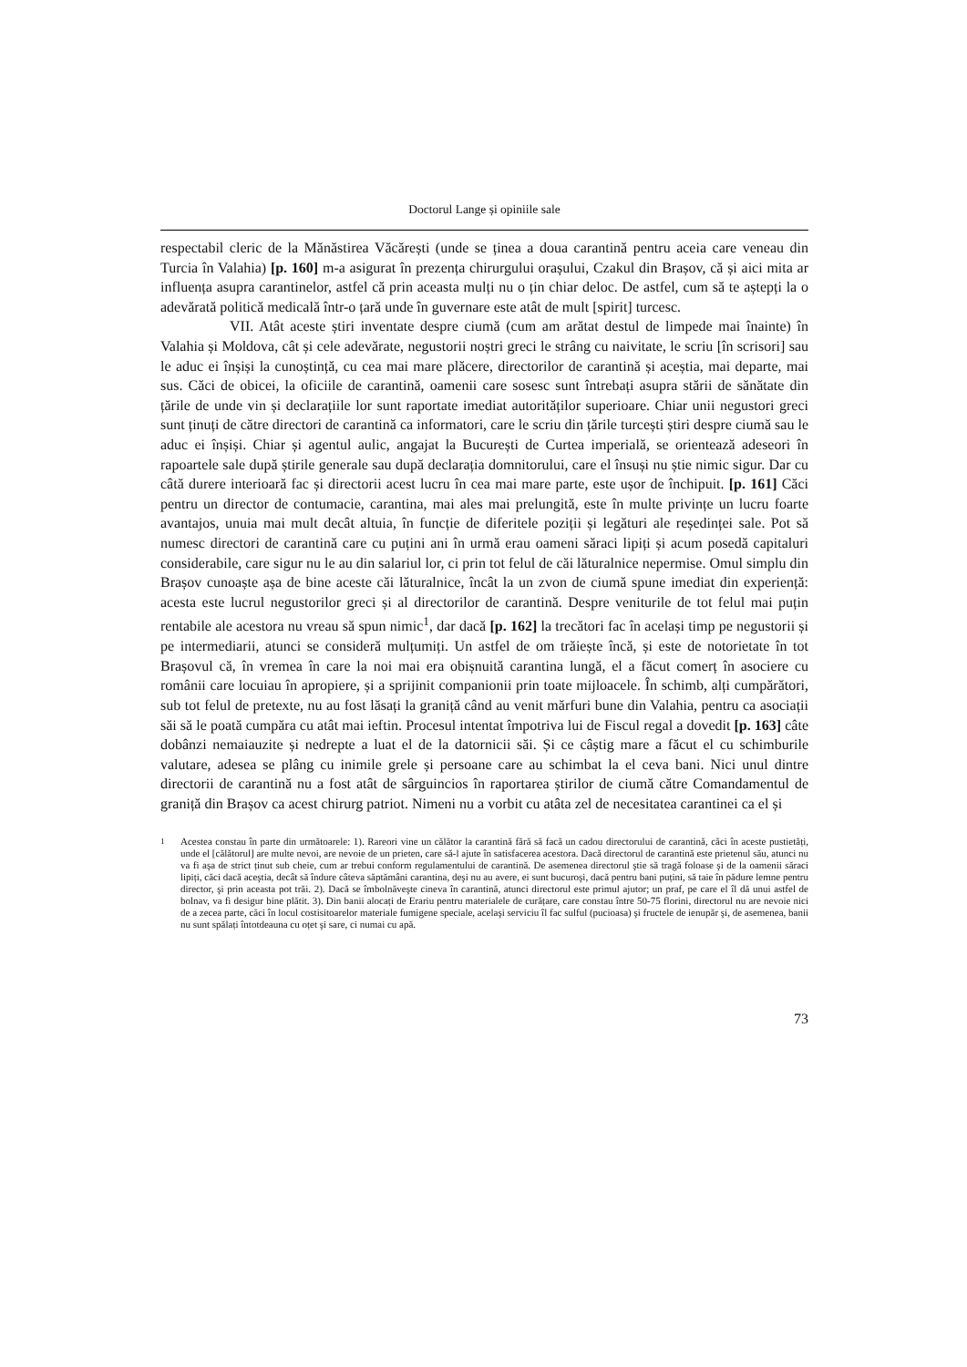Doctorul Lange și opiniile sale
respectabil cleric de la Mănăstirea Văcărești (unde se ținea a doua carantină pentru aceia care veneau din Turcia în Valahia) [p. 160] m-a asigurat în prezența chirurgului orașului, Czakul din Brașov, că și aici mita ar influența asupra carantinelor, astfel că prin aceasta mulți nu o țin chiar deloc. De astfel, cum să te aștepți la o adevărată politică medicală într-o țară unde în guvernare este atât de mult [spirit] turcesc.
VII. Atât aceste știri inventate despre ciumă (cum am arătat destul de limpede mai înainte) în Valahia și Moldova, cât și cele adevărate, negustorii noștri greci le strâng cu naivitate, le scriu [în scrisori] sau le aduc ei înșiși la cunoștință, cu cea mai mare plăcere, directorilor de carantină și aceștia, mai departe, mai sus. Căci de obicei, la oficiile de carantină, oamenii care sosesc sunt întrebați asupra stării de sănătate din țările de unde vin și declarațiile lor sunt raportate imediat autorităților superioare. Chiar unii negustori greci sunt ținuți de către directori de carantină ca informatori, care le scriu din țările turcești știri despre ciumă sau le aduc ei înșiși. Chiar și agentul aulic, angajat la București de Curtea imperială, se orientează adeseori în rapoartele sale după știrile generale sau după declarația domnitorului, care el însuși nu știe nimic sigur. Dar cu câtă durere interioară fac și directorii acest lucru în cea mai mare parte, este ușor de închipuit. [p. 161] Căci pentru un director de contumacie, carantina, mai ales mai prelungită, este în multe privințe un lucru foarte avantajos, unuia mai mult decât altuia, în funcție de diferitele poziții și legături ale reședinței sale. Pot să numesc directori de carantină care cu puțini ani în urmă erau oameni săraci lipiți și acum posedă capitaluri considerabile, care sigur nu le au din salariul lor, ci prin tot felul de căi lăturalnice nepermise. Omul simplu din Brașov cunoaște așa de bine aceste căi lăturalnice, încât la un zvon de ciumă spune imediat din experiență: acesta este lucrul negustorilor greci și al directorilor de carantină. Despre veniturile de tot felul mai puțin rentabile ale acestora nu vreau să spun nimic<sup>1</sup>, dar dacă [p. 162] la trecători fac în același timp pe negustorii și pe intermediarii, atunci se consideră mulțumiți. Un astfel de om trăiește încă, și este de notorietate în tot Brașovul că, în vremea în care la noi mai era obișnuită carantina lungă, el a făcut comerț în asociere cu românii care locuiau în apropiere, și a sprijinit companionii prin toate mijloacele. În schimb, alți cumpărători, sub tot felul de pretexte, nu au fost lăsați la graniță când au venit mărfuri bune din Valahia, pentru ca asociații săi să le poată cumpăra cu atât mai ieftin. Procesul intentat împotriva lui de Fiscul regal a dovedit [p. 163] câte dobânzi nemaiauzite și nedrepte a luat el de la datornicii săi. Și ce câștig mare a făcut el cu schimburile valutare, adesea se plâng cu inimile grele și persoane care au schimbat la el ceva bani. Nici unul dintre directorii de carantină nu a fost atât de sârguincios în raportarea știrilor de ciumă către Comandamentul de graniță din Brașov ca acest chirurg patriot. Nimeni nu a vorbit cu atâta zel de necesitatea carantinei ca el și
<sup>1</sup>
Acestea constau în parte din următoarele: 1). Rareori vine un călător la carantină fără să facă un cadou directorului de carantină, căci în aceste pustietăți, unde el [călătorul] are multe nevoi, are nevoie de un prieten, care să-l ajute în satisfacerea acestora. Dacă directorul de carantină este prietenul său, atunci nu va fi aşa de strict ținut sub cheie, cum ar trebui conform regulamentului de carantină. De asemenea directorul ştie să tragă foloase şi de la oamenii săraci lipiți, căci dacă aceştia, decât să îndure câteva săptămâni carantina, deşi nu au avere, ei sunt bucuroşi, dacă pentru bani puțini, să taie în pădure lemne pentru director, şi prin aceasta pot trăi. 2). Dacă se îmbolnăveşte cineva în carantină, atunci directorul este primul ajutor; un praf, pe care el îl dă unui astfel de bolnav, va fi desigur bine plătit. 3). Din banii alocați de Erariu pentru materialele de curățare, care constau între 50-75 florini, directorul nu are nevoie nici de a zecea parte, căci în locul costisitoarelor materiale fumigene speciale, acelaşi serviciu îl fac sulful (pucioasa) şi fructele de ienupăr şi, de asemenea, banii nu sunt spălați întotdeauna cu oțet şi sare, ci numai cu apă.
73